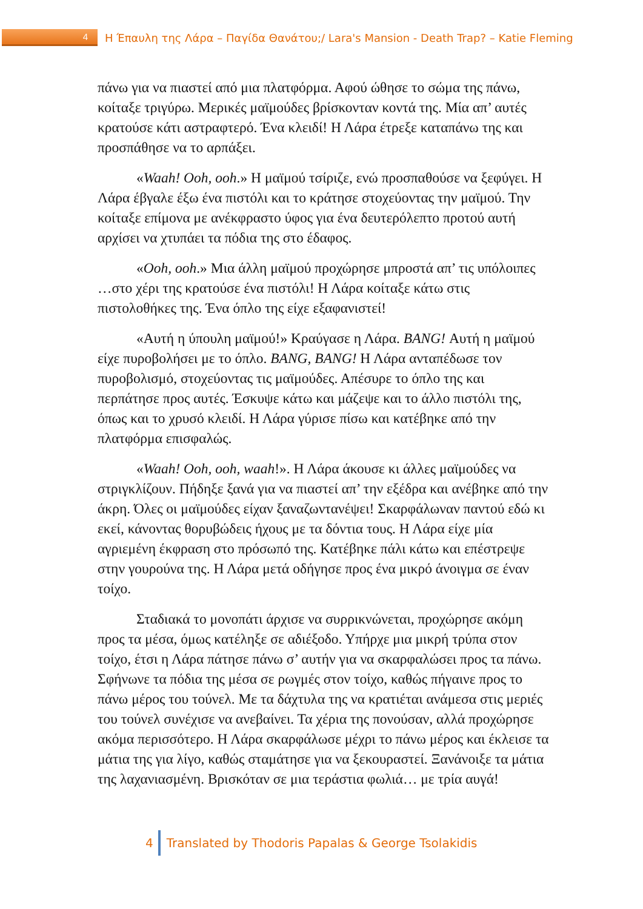4 Η Έπαυλη της Λάρα – Παγίδα Θανάτου;/ Lara's Mansion - Death Trap? – Katie Fleming
πάνω για να πιαστεί από μια πλατφόρμα. Αφού ώθησε το σώμα της πάνω, κοίταξε τριγύρω. Μερικές μαϊμούδες βρίσκονταν κοντά της. Μία απ’ αυτές κρατούσε κάτι αστραφτερό. Ένα κλειδί! Η Λάρα έτρεξε καταπάνω της και προσπάθησε να το αρπάξει.
«Waah! Ooh, ooh.» Η μαϊμού τσίριζε, ενώ προσπαθούσε να ξεφύγει. Η Λάρα έβγαλε έξω ένα πιστόλι και το κράτησε στοχεύοντας την μαϊμού. Την κοίταξε επίμονα με ανέκφραστο ύφος για ένα δευτερόλεπτο προτού αυτή αρχίσει να χτυπάει τα πόδια της στο έδαφος.
«Ooh, ooh.» Μια άλλη μαϊμού προχώρησε μπροστά απ’ τις υπόλοιπες …στο χέρι της κρατούσε ένα πιστόλι! Η Λάρα κοίταξε κάτω στις πιστολοθήκες της. Ένα όπλο της είχε εξαφανιστεί!
«Αυτή η ύπουλη μαϊμού!» Κραύγασε η Λάρα. BANG! Αυτή η μαϊμού είχε πυροβολήσει με το όπλο. BANG, BANG! Η Λάρα ανταπέδωσε τον πυροβολισμό, στοχεύοντας τις μαϊμούδες. Απέσυρε το όπλο της και περπάτησε προς αυτές. Έσκυψε κάτω και μάζεψε και το άλλο πιστόλι της, όπως και το χρυσό κλειδί. Η Λάρα γύρισε πίσω και κατέβηκε από την πλατφόρμα επισφαλώς.
«Waah! Ooh, ooh, waah!». Η Λάρα άκουσε κι άλλες μαϊμούδες να στριγκλίζουν. Πήδηξε ξανά για να πιαστεί απ’ την εξέδρα και ανέβηκε από την άκρη. Όλες οι μαϊμούδες είχαν ξαναζωντανέψει! Σκαρφάλωναν παντού εδώ κι εκεί, κάνοντας θορυβώδεις ήχους με τα δόντια τους. Η Λάρα είχε μία αγριεμένη έκφραση στο πρόσωπό της. Κατέβηκε πάλι κάτω και επέστρεψε στην γουρούνα της. Η Λάρα μετά οδήγησε προς ένα μικρό άνοιγμα σε έναν τοίχο.
Σταδιακά το μονοπάτι άρχισε να συρρικνώνεται, προχώρησε ακόμη προς τα μέσα, όμως κατέληξε σε αδιέξοδο. Υπήρχε μια μικρή τρύπα στον τοίχο, έτσι η Λάρα πάτησε πάνω σ’ αυτήν για να σκαρφαλώσει προς τα πάνω. Σφήνωνε τα πόδια της μέσα σε ρωγμές στον τοίχο, καθώς πήγαινε προς το πάνω μέρος του τούνελ. Με τα δάχτυλα της να κρατιέται ανάμεσα στις μεριές του τούνελ συνέχισε να ανεβαίνει. Τα χέρια της πονούσαν, αλλά προχώρησε ακόμα περισσότερο. Η Λάρα σκαρφάλωσε μέχρι το πάνω μέρος και έκλεισε τα μάτια της για λίγο, καθώς σταμάτησε για να ξεκουραστεί. Ξανάνοιξε τα μάτια της λαχανιασμένη. Βρισκόταν σε μια τεράστια φωλιά… με τρία αυγά!
4 Translated by Thodoris Papalas & George Tsolakidis